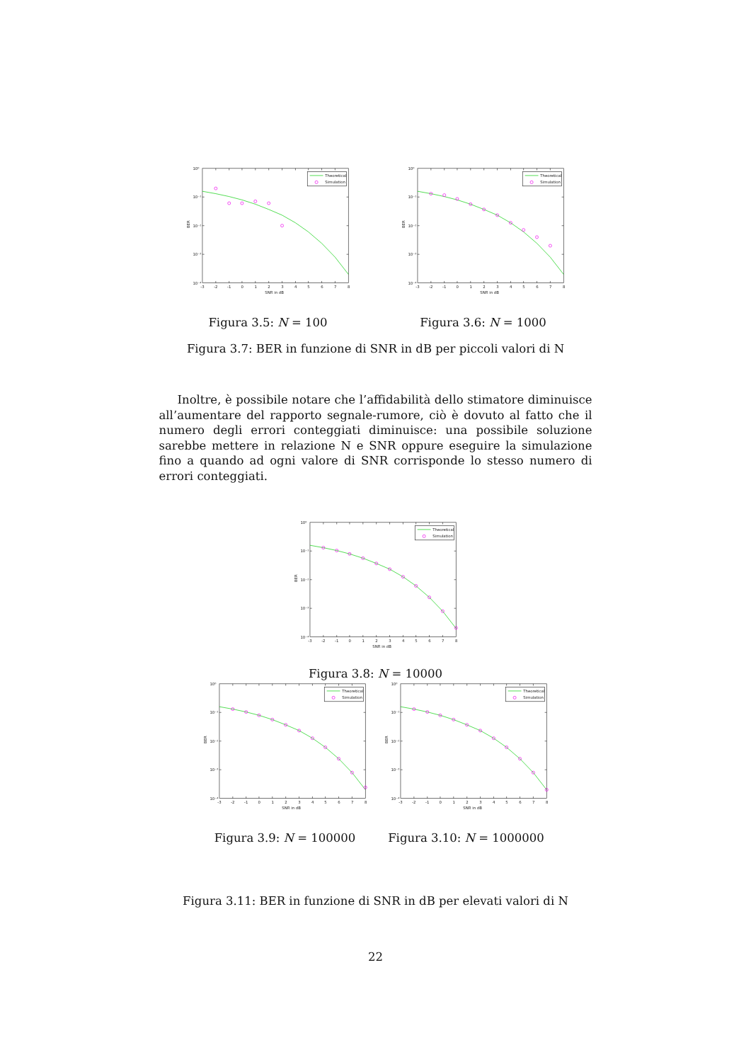Theoretical
Simulation
10⁰
10⁻¹
10⁻²
10⁻³
10⁻⁴
-3
-2
-1
0
1
2
3
4
5
6
7
8
SNR in dB
BER
Figura 3.5: N = 100
Theoretical
Simulation
10⁰
10⁻¹
10⁻²
10⁻³
10⁻⁴
-3
-2
-1
0
1
2
3
4
5
6
7
8
SNR in dB
BER
Figura 3.6: N = 1000
Figura 3.7: BER in funzione di SNR in dB per piccoli valori di N
Inoltre, è possibile notare che l’affidabilità dello stimatore diminuisce all’aumentare del rapporto segnale-rumore, ciò è dovuto al fatto che il numero degli errori conteggiati diminuisce: una possibile soluzione sarebbe mettere in relazione N e SNR oppure eseguire la simulazione fino a quando ad ogni valore di SNR corrisponde lo stesso numero di errori conteggiati.
Theoretical
Simulation
10⁰
10⁻¹
10⁻²
10⁻³
10⁻⁴
-3
-2
-1
0
1
2
3
4
5
6
7
8
SNR in dB
BER
Figura 3.8: N = 10000
Theoretical
Simulation
10⁰
10⁻¹
10⁻²
10⁻³
10⁻⁴
-3
-2
-1
0
1
2
3
4
5
6
7
8
SNR in dB
BER
Figura 3.9: N = 100000
Theoretical
Simulation
10⁰
10⁻¹
10⁻²
10⁻³
10⁻⁴
-3
-2
-1
0
1
2
3
4
5
6
7
8
SNR in dB
BER
Figura 3.10: N = 1000000
Figura 3.11: BER in funzione di SNR in dB per elevati valori di N
22